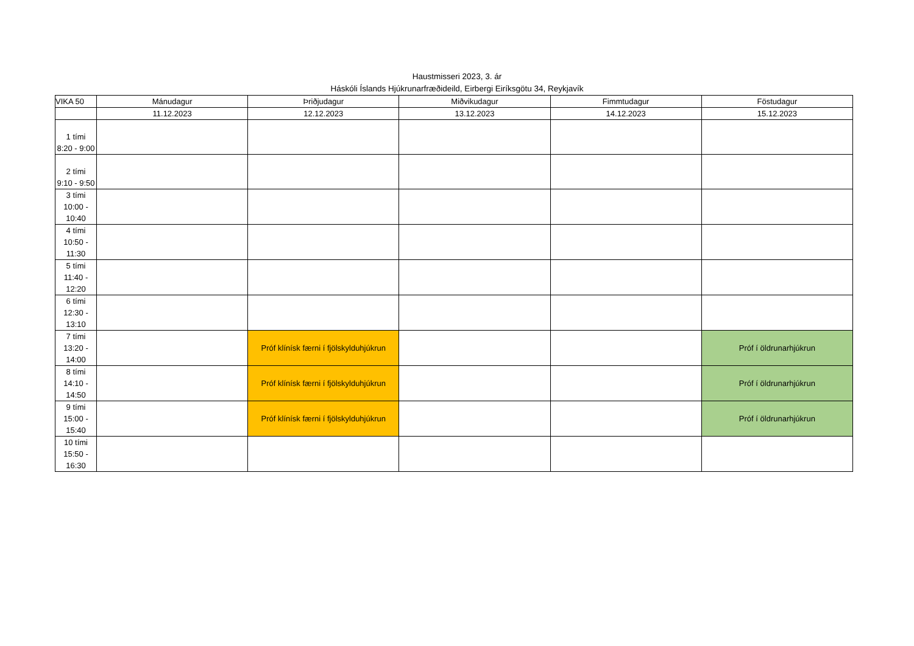Haustmisseri 2023, 3. ár
Háskóli Íslands Hjúkrunarfræðideild, Eirbergi Eiríksgötu 34, Reykjavík
| VIKA 50 | Mánudagur | Þriðjudagur | Miðvikudagur | Fimmtudagur | Föstudagur |
| | 11.12.2023 | 12.12.2023 | 13.12.2023 | 14.12.2023 | 15.12.2023 |
| 1 tími 8:20 - 9:00 | | | | | |
| 2 tími 9:10 - 9:50 | | | | | |
| 3 tími 10:00 - 10:40 | | | | | |
| 4 tími 10:50 - 11:30 | | | | | |
| 5 tími 11:40 - 12:20 | | | | | |
| 6 tími 12:30 - 13:10 | | | | | |
| 7 tími 13:20 - 14:00 | | Próf klínísk færni í fjölskylduhjúkrun | | | Próf í öldrunarhjúkrun |
| 8 tími 14:10 - 14:50 | | Próf klínísk færni í fjölskylduhjúkrun | | | Próf í öldrunarhjúkrun |
| 9 tími 15:00 - 15:40 | | Próf klínísk færni í fjölskylduhjúkrun | | | Próf í öldrunarhjúkrun |
| 10 tími 15:50 - 16:30 | | | | | |